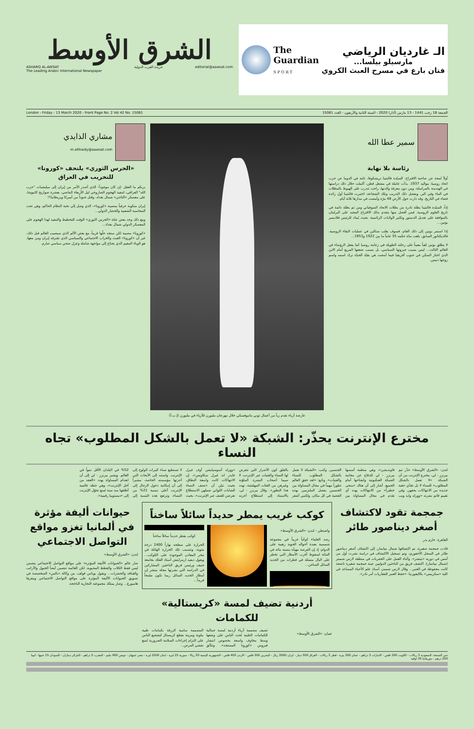الـ غارديان الرياضي
مارسيلو بيلسا...
فنان بارع في مسرح العبث الكروي
The
Guardian
S P O R T
الشرق الأوسط
ASHARQ AL-AWSAT
The Leading Arabic International Newspaper جريدة العرب الدولية editorial@aawsat.com
الجمعة 18 رجب 1441 - 13 مارس (آذار) 2020 - السنة الثانية والأربعون - العدد 15081 London - Friday - 13 March 2020 - Front Page No. 2 Vol 42 No. 15081
سمير عطا الله
رئاسة بلا نهاية
أولاً لمحة عن صاحبة الاقتراح: السيّدة فالنتينا تريشكوفا، نائبة في الدوما عن حزب اتحاد روسيا، مواليد 1937. بدأت عاملة في مشغل قطن، أكملت خلال ذلك دراستها في الهندسة بالمراسلة، ومن دون معرفة والدتها، راحت تتدرب على الهبوط بالمظلات في الماء وفي البر. وبفضل ذلك التدريب وتلك الشجاعة، اختيرت فالنتينا أول رائدة فضاء في التاريخ. وقد دارت حول الأرض 48 مرّة وأمضت في مدارها ثلاثة أيام.
إذاً، السيّدة فالنتينا بطلة نادرة من بطلات الاتحاد السوفياتي ومن ثم بطلة دائمة في تاريخ العلوم الروسية. فمن أفضل منها يتقدم بذلك الاقتراح المجيد على البرلمان بالموافقة على تعديل الدستور وتكثير الولايات الرئاسية، بحيث يُمدّد للرئيس فلاديمير بوتين...
إذا استمر بوتين إلى ذلك العام، فسوف يغلب ستالين في عمليات البقاء الروسية. فالديكتاتور السابق، بلغت مدّة حكمه 35 عاماً ما بين 1922 و1953...
لا يطلق بوتين لقباً معيناً على رحلته الطويلة في زعامة روسيا كما يفعل الرؤساء في العالم الثالث... ليس بسبب جبروتها السياسي، بل بسبب ضعفها المريع أمام الابن الذي اختار السكن في جنوب أفريقيا فيما أمضت هي بقيّة الحياة تردّد اسمه واسم زوجها دنيس.
عارضة أزياء تقدم زياً من أعمال توني ماتيوفسكي خلال مهرجان ملبورن للأزياء في ملبورن (إ.ب.أ)
مشاري الذايدي
m.althaidy@aawsat.com
«الحرس الثوري» يلتحف «كورونا» للتخريب في العراق
بربكم ما العقل -إن كان موجوداً- الذي أصدر الأمر من إيران إلى ميليشيات "حزب الله" العراقي، لتنفيذ الهجوم الصاروخي ليل الأربعاء الماضي، بعشرة صواريخ كاتيوشا، على معسكر «التاجي» شمال بغداد، وقتل جنوداً من أميركا وبريطانيا؟!
إيران منكوبة حرفياً بمصيبة «كورونا»، الذي وصل إلى نخبة النظام الحاكم، وهي تحت المحاسبة الشعبية والحصار الدولي...
ومع ذلك وجد بعض عتاة «الحرس الثوري» الوقت للتخطيط والتنفيذ لهذا الهجوم على المعسكر الدولي شمال بغداد...
«كورونا» مصيبة لكن ستجد حلّها قريباً، مع بعض الألم الذي سيصيب العالم قبل ذلك، غير أن «كورونا» العبث والخراب الاجتماعي والسياسي الذي تقترفه إيران ومن معها، هو الوباء المقيم الذي يحتاج إلى مواجهة شاملة وعزل صحي سياسي صارم.
مخترع الإنترنت يحذّر: الشبكة «لا تعمل بالشكل المطلوب» تجاه النساء
لندن: «الشرق الأوسط» حذّر تيم بيرنرز - لي، مخترع الإنترنت من أن الشبكة «لا تعمل بالشكل المطلوب» للنساء لا بل تغذّي حقبة جديدة من الانتهاكات بحقهن. وفي تقييم قاتم نشرته «وورلد وايد ويب فاونديشن»، وهي منظمة أسسها بيرنرز - لي للدفاع عن مجانية الشبكة العنكبوتية وانفتاحها أمام الجميع، أشار إلى أن هناك «منحى خطيراً» من الانتهاكات يهدد أي تقدم في مجال المساواة بين الجنسين. وكتب: «الشبكة لا تعمل بالشكل المطلوب للنساء والفتيات». وتابع: «لقد حقق العالم تطوراً مهماً في مجال المساواة بين الجنسين بفضل الملتزمين بهذه القضية في كل مكان. ولكنني أشعر بالقلق كون الأضرار التي تتعرض لها النساء والفتيات عبر الإنترنت، لا سيما أصحاب البشرة الملوّنة وغيرهن من الفئات المهمّشة، تهدد هذا التطور». وقال بيرنرز - لي، بالاستناد إلى استطلاع أجرته «وورلد أسوسيايشن أوف غيرل غايدز اند غيرل سكاوتس»، إن الانتهاكات كانت واسعة النطاق، بحيث تبيّن أن «نصف النساء الشابات اللواتي شملهن الاستطلاع تعرضن للعنف عبر الإنترنت». بحيث لا تستطيع نساء كثيرات الولوج إلى الإنترنت. واستند إلى الأبحاث التي أجرتها مؤسسته الخاصة، مشيراً إلى أن إمكانية دخول الرجال إلى الإنترنت أعلى بنسبة 21% من النساء، وترتفع هذه النسبة إلى 52% في البلدان الأقل نمواً في العالم. ويشير بيرنرز - لي إلى أن انعدام المساواة يهدد «العقد من أجل الإنترنت»، وهي خطة عالمية أطلقها منذ سنة لمنع تحوّل الإنترنت إلى «ديستوبيا رقمية».
جمجمة تقود لاكتشاف أصغر ديناصور طائر
القاهرة: حازم بدر
قادت جمجمة صغيرة، تم اكتشافها شمال ميانمار، إلى اكتشاف أصغر ديناصور طائر في السجل الأحفوري، وتم تسجيل الاكتشاف في دراسة نشرت أول من أمس في دورية «نيتشر». وأثناء العمل على الحفريات في منطقة لارس شميتز (شمال ميانمار)، اكتشف فريق من الباحثين الدوليين عينة جمجمة صغيرة ناضجة كانت محفوظة في العنبر... وقال لارس شميتز، أستاذ علم الأحياء المساعد في كلية «سكريبس» بكاليفورنيا: «حفظ العنبر للفقاريات أمر نادر».
كوكب غريب يمطر حديداً سائلاً ساخناً
واشنطن - لندن: «الشرق الأوسط»
رصد العلماء كوكباً غريباً في مجموعة شمسية بعيدة أحواله الجوية رهيبة على الدوام، إذ إن الفرصة مهيأة بنسبة مائة في المائة لسقوط أغرب الأمطار التي تخطر على البال متمثلة في قطرات من الحديد السائل الساخن...
كوكب يقطر حديداً سائلاً ساخناً
الحرارة على سطحه نهاراً 2400 درجة مئوية، وتتسبب تلك الحرارة الهائلة في تبخر المعادن الموجودة على الكوكب... ويقول ديفيد ارينرايتش أستاذ الفلك بجامعة جنيف ورئيس فريق الباحثين المشاركين في الدراسة التي نشرتها مجلة نيتشر إن أمطار الحديد السائل ربما تكون ملمحاً فريداً...
أردنية تضيف لمسة «كريستالية» للكمامات
عمان: «الشرق الأوسط»
تضيف مصممة أزياء أردنية لمسة جمالية للكمامات الطبية لحث الناس على وضعها وسط مخاوف واسعة بخصوص انتشار فيروس «كورونا المستجد». وتتألق المصممة سامية الزرقة بكمامات طبية ملونة ومزينة بقطع كريستال لتشجيع الناس على التزام إجراءات السلامة الضرورية لمنع تفشي المرض...
حيوانات أليفة مؤثرة في ألمانيا تغزو مواقع التواصل الاجتماعي
لندن: «الشرق الأوسط»
صار عالم «الحيوانات الأليفة المؤثرة» على مواقع التواصل الاجتماعي يتضمن ليس فقط الكلاب والقطط المحبوبة، لكن القائمة تتضمن أيضاً الخيول والأرانب والقنافذ والحشرات... ويقول يوناس فولف، من وكالة «بالس» المتخصصة في تسويق الحيوانات الأليفة المؤثرة على مواقع التواصل الاجتماعي ومقرها هامبورغ... وصار يمتلك مجموعته التجارية الناجحة.
ثمن النسخة: السعودية 3 ريالات - الكويت 200 فلس - الامارات 3 دراهم - عمان 300 بيزة - قطر 3 ريالات - العراق 500 دينار - ايران 3000 ريال - البحرين 300 فلس - الاردن 400 فلس - الجمهورية اليمنية 50 ريالا - سورية 25 ليرة - لبنان 2000 ليرة - مصر جنيهان - تونس 900 مليم - المغرب 5 دراهم - الجزائر ديناران - السودان 15 جنيها - ليبيا 200 درهم - موريتانيا 35 اوقية